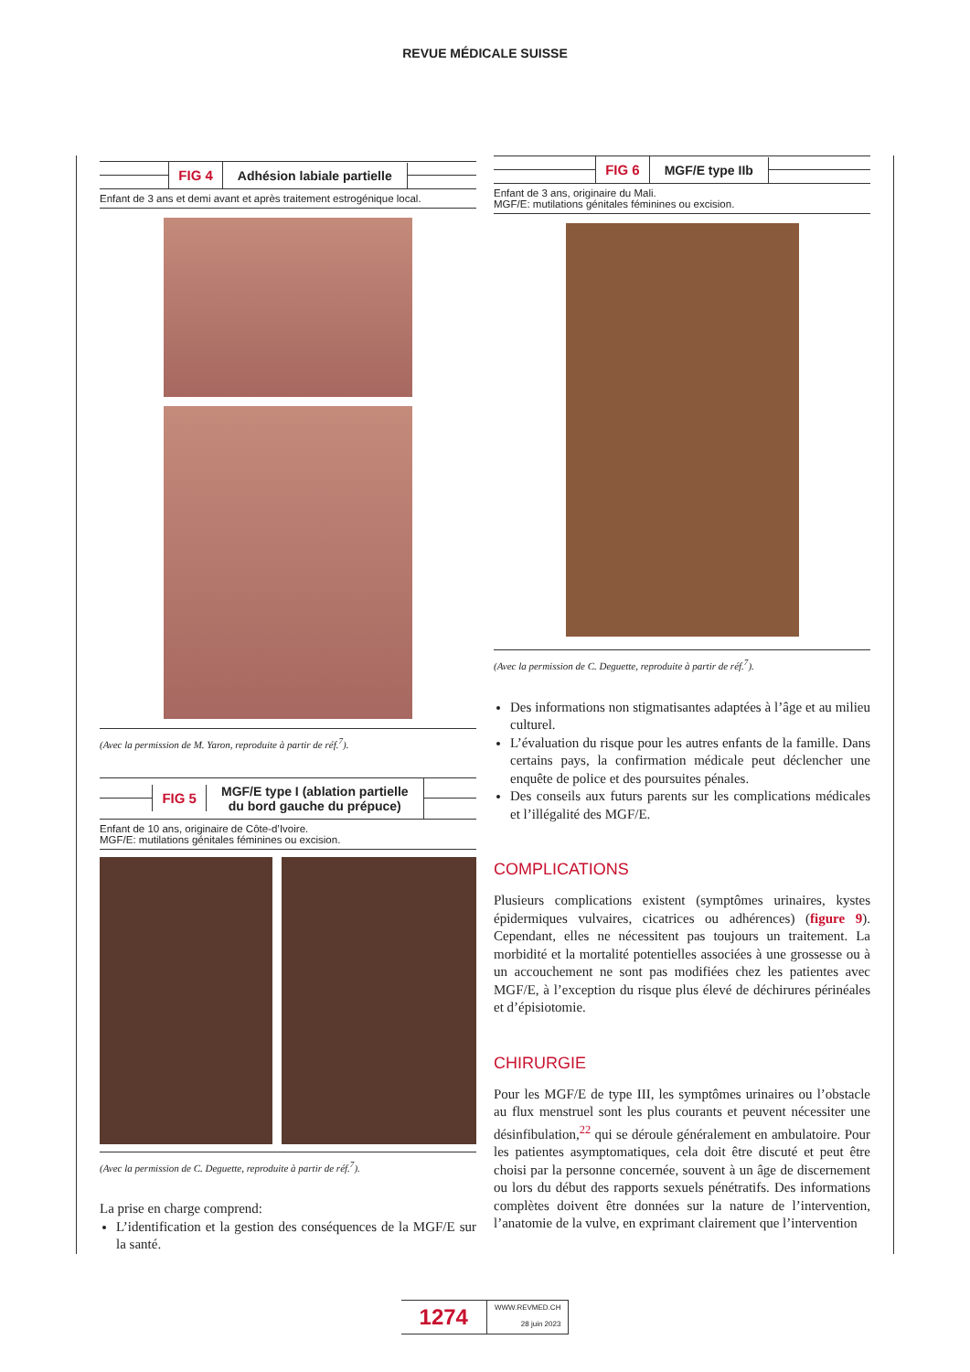REVUE MÉDICALE SUISSE
FIG 4 Adhésion labiale partielle
Enfant de 3 ans et demi avant et après traitement estrogénique local.
(Avec la permission de M. Yaron, reproduite à partir de réf.<sup>7</sup>).
FIG 5
MGF/E type I (ablation partielle
du bord gauche du prépuce)
Enfant de 10 ans, originaire de Côte-d’Ivoire.
MGF/E: mutilations génitales féminines ou excision.
(Avec la permission de C. Deguette, reproduite à partir de réf.<sup>7</sup>).
La prise en charge comprend:
L’identification et la gestion des conséquences de la MGF/E sur la santé.
FIG 6 MGF/E type IIb
Enfant de 3 ans, originaire du Mali.
MGF/E: mutilations génitales féminines ou excision.
(Avec la permission de C. Deguette, reproduite à partir de réf.<sup>7</sup>).
Des informations non stigmatisantes adaptées à l’âge et au milieu culturel.
L’évaluation du risque pour les autres enfants de la famille. Dans certains pays, la confirmation médicale peut déclencher une enquête de police et des poursuites pénales.
Des conseils aux futurs parents sur les complications médicales et l’illégalité des MGF/E.
COMPLICATIONS
Plusieurs complications existent (symptômes urinaires, kystes épidermiques vulvaires, cicatrices ou adhérences) (figure 9). Cependant, elles ne nécessitent pas toujours un traitement. La morbidité et la mortalité potentielles associées à une grossesse ou à un accouchement ne sont pas modifiées chez les patientes avec MGF/E, à l’exception du risque plus élevé de déchirures périnéales et d’épisiotomie.
CHIRURGIE
Pour les MGF/E de type III, les symptômes urinaires ou l’obstacle au flux menstruel sont les plus courants et peuvent nécessiter une désinfibulation,<sup>22</sup> qui se déroule généralement en ambulatoire. Pour les patientes asymptomatiques, cela doit être discuté et peut être choisi par la personne concernée, souvent à un âge de discernement ou lors du début des rapports sexuels pénétratifs. Des informations complètes doivent être données sur la nature de l’intervention, l’anatomie de la vulve, en exprimant clairement que l’intervention
1274
WWW.REVMED.CH
28 juin 2023